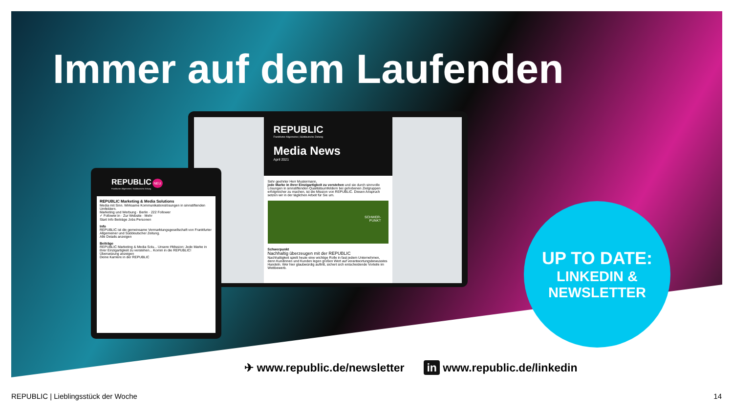Immer auf dem Laufenden
REPUBLIC
Frankfurter Allgemeine | Süddeutsche Zeitung
Media News
April 2021
Sehr geehrter Herr Mustermann,
jede Marke in ihrer Einzigartigkeit zu verstehen und sie durch sinnvolle Lösungen in sinnstiftenden Qualitätsumfeldern bei gehobenen Zielgruppen erfolgreicher zu machen, ist die Mission von REPUBLIC. Diesen Anspruch setzen wir in der täglichen Arbeit für Sie um.
SCHWER-
PUNKT
Schwerpunkt
Nachhaltig überzeugen mit der REPUBLIC
Nachhaltigkeit spielt heute eine wichtige Rolle in fast jedem Unternehmen, denn Kundinnen und Kunden legen großen Wert auf verantwortungsbewusstes Handeln. Wer hier glaubwürdig auftritt, sichert sich entscheidende Vorteile im Wettbewerb.
REPUBLIC NEU
Frankfurter Allgemeine | Süddeutsche Zeitung
REPUBLIC Marketing & Media Solutions
Media mit Sinn. Wirksame Kommunikationslösungen in sinnstiftenden Umfeldern.
Marketing und Werbung · Berlin · 222 Follower
✓ Follower:in · Zur Website · Mehr
Start Info Beiträge Jobs Personen
Info
REPUBLIC ist die gemeinsame Vermarktungsgesellschaft von Frankfurter Allgemeiner und Süddeutscher Zeitung.
Alle Details anzeigen
Beiträge
REPUBLIC Marketing & Media Solu... Unsere #Mission: Jede Marke in ihrer Einzigartigkeit zu verstehen... Komm in die REPUBLIC!
Übersetzung anzeigen
Deine Karriere in der REPUBLIC
UP TO DATE:
LINKEDIN &
NEWSLETTER
✈ www.republic.de/newsletter in www.republic.de/linkedin
REPUBLIC | Lieblingsstück der Woche 14